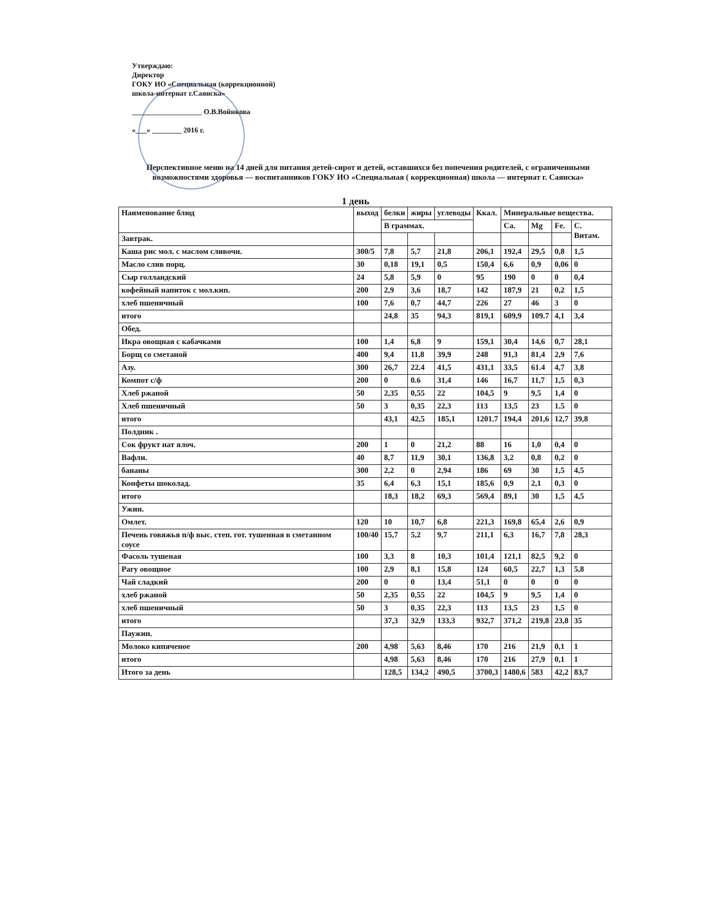Утверждаю:
Директор
ГОКУ ИО «Специальная (коррекционной)
школа-интернат г.Саянска»
___________________ О.В.Войнкова
«___» ________ 2016 г.
Перспективное меню на 14 дней для питания детей-сирот и детей, оставшихся без попечения родителей, с ограниченными возможностями здоровья — воспитанников ГОКУ ИО «Специальная ( коррекционная) школа — интернат г. Саянска»
1 день
| Наименование блюд | выход | белки | жиры | углеводы | Ккал. | Минеральные вещества. | | | |
| --- | --- | --- | --- | --- | --- | --- | --- | --- | --- |
| | | В граммах. | | | | Ca. | Mg | Fe. | С. Витам. |
| Завтрак. | | | | | | | | | |
| Каша рис мол. с маслом сливочн. | 300/5 | 7,8 | 5,7 | 21,8 | 206,1 | 192,4 | 29,5 | 0,8 | 1,5 |
| Масло слив порц. | 30 | 0,18 | 19,1 | 0,5 | 150,4 | 6,6 | 0,9 | 0,06 | 0 |
| Сыр голландский | 24 | 5,8 | 5,9 | 0 | 95 | 190 | 0 | 0 | 0,4 |
| кофейный напиток с мол.кип. | 200 | 2,9 | 3,6 | 18,7 | 142 | 187,9 | 21 | 0,2 | 1,5 |
| хлеб пшеничный | 100 | 7,6 | 0,7 | 44,7 | 226 | 27 | 46 | 3 | 0 |
| итого | | 24,8 | 35 | 94,3 | 819,1 | 609,9 | 109.7 | 4,1 | 3,4 |
| Обед. | | | | | | | | | |
| Икра овощная с кабачками | 100 | 1,4 | 6,8 | 9 | 159,1 | 30,4 | 14,6 | 0,7 | 28,1 |
| Борщ со сметаной | 400 | 9,4 | 11,8 | 39,9 | 248 | 91,3 | 81,4 | 2,9 | 7,6 |
| Азу. | 300 | 26,7 | 22.4 | 41,5 | 431,1 | 33,5 | 61.4 | 4,7 | 3,8 |
| Компот с/ф | 200 | 0 | 0.6 | 31,4 | 146 | 16,7 | 11,7 | 1,5 | 0,3 |
| Хлеб ржаной | 50 | 2,35 | 0,55 | 22 | 104,5 | 9 | 9,5 | 1,4 | 0 |
| Хлеб пшеничный | 50 | 3 | 0,35 | 22,3 | 113 | 13,5 | 23 | 1.5 | 0 |
| итого | | 43,1 | 42,5 | 185,1 | 1201.7 | 194,4 | 201,6 | 12,7 | 39,8 |
| Полдник . | | | | | | | | | |
| Сок фрукт нат ялоч. | 200 | 1 | 0 | 21,2 | 88 | 16 | 1,0 | 0,4 | 0 |
| Вафли. | 40 | 8,7 | 11,9 | 30,1 | 136,8 | 3,2 | 0,8 | 0,2 | 0 |
| бананы | 300 | 2,2 | 0 | 2,94 | 186 | 69 | 30 | 1,5 | 4,5 |
| Конфеты шоколад. | 35 | 6,4 | 6,3 | 15,1 | 185,6 | 0,9 | 2,1 | 0,3 | 0 |
| итого | | 18,3 | 18,2 | 69,3 | 569,4 | 89,1 | 30 | 1,5 | 4,5 |
| Ужин. | | | | | | | | | |
| Омлет. | 120 | 10 | 10,7 | 6,8 | 221,3 | 169,8 | 65,4 | 2,6 | 0,9 |
| Печень говяжья п/ф выс. степ. гот. тушенная в сметанном соусе | 100/40 | 15,7 | 5,2 | 9,7 | 211,1 | 6,3 | 16,7 | 7,8 | 28,3 |
| Фасоль тушеная | 100 | 3,3 | 8 | 10,3 | 101,4 | 121,1 | 82,5 | 9,2 | 0 |
| Рагу овощное | 100 | 2,9 | 8,1 | 15,8 | 124 | 60,5 | 22,7 | 1,3 | 5,8 |
| Чай сладкий | 200 | 0 | 0 | 13,4 | 51,1 | 0 | 0 | 0 | 0 |
| хлеб ржаной | 50 | 2,35 | 0,55 | 22 | 104,5 | 9 | 9,5 | 1,4 | 0 |
| хлеб пшеничный | 50 | 3 | 0,35 | 22,3 | 113 | 13,5 | 23 | 1,5 | 0 |
| итого | | 37,3 | 32,9 | 133,3 | 932,7 | 371,2 | 219,8 | 23,8 | 35 |
| Паужин. | | | | | | | | | |
| Молоко кипяченое | 200 | 4,98 | 5,63 | 8,46 | 170 | 216 | 21,9 | 0,1 | 1 |
| итого | | 4,98 | 5,63 | 8,46 | 170 | 216 | 27,9 | 0,1 | 1 |
| Итого за день | | 128,5 | 134,2 | 490,5 | 3700,3 | 1480,6 | 583 | 42,2 | 83,7 |